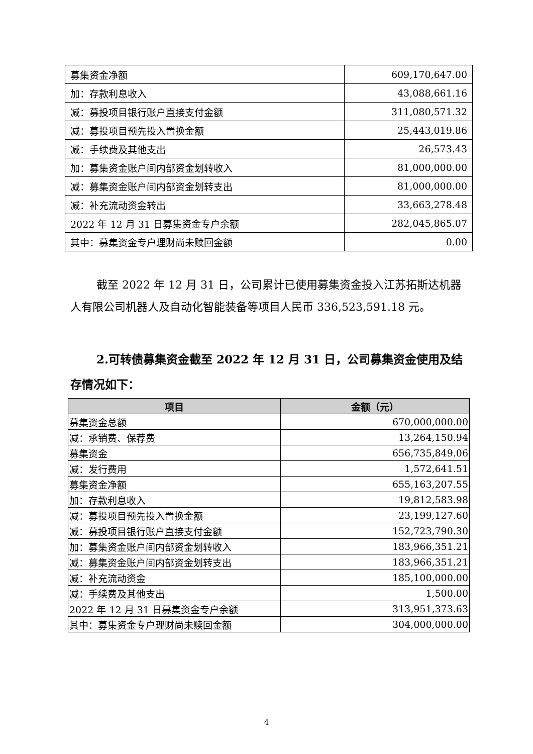| 募集资金净额 | 609,170,647.00 |
| 加：存款利息收入 | 43,088,661.16 |
| 减：募投项目银行账户直接支付金额 | 311,080,571.32 |
| 减：募投项目预先投入置换金额 | 25,443,019.86 |
| 减：手续费及其他支出 | 26,573.43 |
| 加：募集资金账户间内部资金划转收入 | 81,000,000.00 |
| 减：募集资金账户间内部资金划转支出 | 81,000,000.00 |
| 减：补充流动资金转出 | 33,663,278.48 |
| 2022 年 12 月 31 日募集资金专户余额 | 282,045,865.07 |
| 其中：募集资金专户理财尚未赎回金额 | 0.00 |
截至 2022 年 12 月 31 日，公司累计已使用募集资金投入江苏拓斯达机器人有限公司机器人及自动化智能装备等项目人民币 336,523,591.18 元。
2.可转债募集资金截至 2022 年 12 月 31 日，公司募集资金使用及结存情况如下：
| 项目 | 金额（元） |
| --- | --- |
| 募集资金总额 | 670,000,000.00 |
| 减：承销费、保荐费 | 13,264,150.94 |
| 募集资金 | 656,735,849.06 |
| 减：发行费用 | 1,572,641.51 |
| 募集资金净额 | 655,163,207.55 |
| 加：存款利息收入 | 19,812,583.98 |
| 减：募投项目预先投入置换金额 | 23,199,127.60 |
| 减：募投项目银行账户直接支付金额 | 152,723,790.30 |
| 加：募集资金账户间内部资金划转收入 | 183,966,351.21 |
| 减：募集资金账户间内部资金划转支出 | 183,966,351.21 |
| 减：补充流动资金 | 185,100,000.00 |
| 减：手续费及其他支出 | 1,500.00 |
| 2022 年 12 月 31 日募集资金专户余额 | 313,951,373.63 |
| 其中：募集资金专户理财尚未赎回金额 | 304,000,000.00 |
4